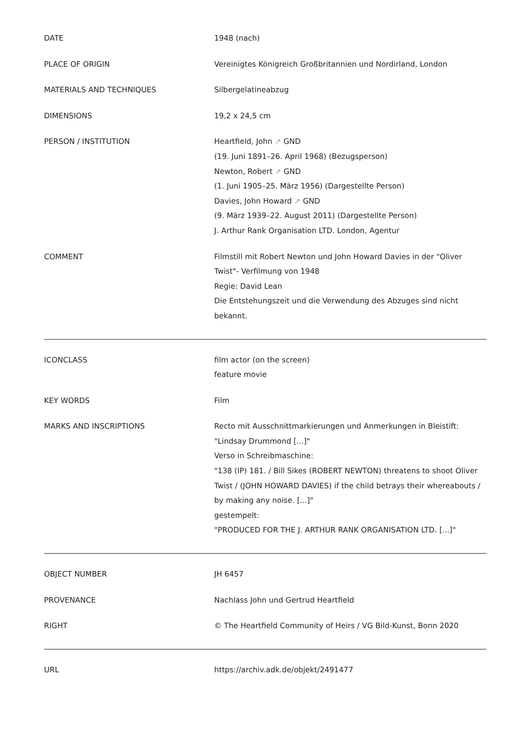| DATE | 1948 (nach) |
| PLACE OF ORIGIN | Vereinigtes Königreich Großbritannien und Nordirland, London |
| MATERIALS AND TECHNIQUES | Silbergelatineabzug |
| DIMENSIONS | 19,2 x 24,5 cm |
| PERSON / INSTITUTION | Heartfield, John ↗ GND (19. Juni 1891–26. April 1968) (Bezugsperson) Newton, Robert ↗ GND (1. Juni 1905–25. März 1956) (Dargestellte Person) Davies, John Howard ↗ GND (9. März 1939–22. August 2011) (Dargestellte Person) J. Arthur Rank Organisation LTD. London, Agentur |
| COMMENT | Filmstill mit Robert Newton und John Howard Davies in der "Oliver Twist"- Verfilmung von 1948 Regie: David Lean Die Entstehungszeit und die Verwendung des Abzuges sind nicht bekannt. |
| ICONCLASS | film actor (on the screen) feature movie |
| KEY WORDS | Film |
| MARKS AND INSCRIPTIONS | Recto mit Ausschnittmarkierungen und Anmerkungen in Bleistift: "Lindsay Drummond [...]" Verso in Schreibmaschine: "138 (IP) 181. / Bill Sikes (ROBERT NEWTON) threatens to shoot Oliver Twist / (JOHN HOWARD DAVIES) if the child betrays their whereabouts / by making any noise. [...]" gestempelt: "PRODUCED FOR THE J. ARTHUR RANK ORGANISATION LTD. [...]" |
| OBJECT NUMBER | JH 6457 |
| PROVENANCE | Nachlass John und Gertrud Heartfield |
| RIGHT | © The Heartfield Community of Heirs / VG Bild-Kunst, Bonn 2020 |
| URL | https://archiv.adk.de/objekt/2491477 |